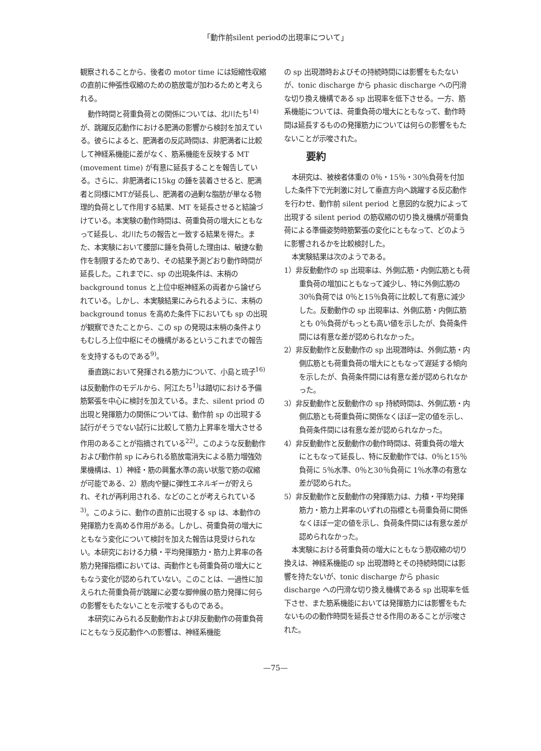「動作前silent periodの出現率について」
観察されることから、後者の motor time には短縮性収縮の直前に伸張性収縮のための筋放電が加わるためと考えられる。
動作時間と荷重負荷との関係については、北川たち<sup>14)</sup>が、跳躍反応動作における肥満の影響から検討を加えている。彼らによると、肥満者の反応時間は、非肥満者に比較して神経系機能に差がなく、筋系機能を反映する MT (movement time) が有意に延長することを報告している。さらに、非肥満者に15kg の錘を装着させると、肥満者と同様にMTが延長し、肥満者の過剰な脂肪が単なる物理的負荷として作用する結果、MT を延長させると結論づけている。本実験の動作時間は、荷重負荷の増大にともなって延長し、北川たちの報告と一致する結果を得た。また、本実験において腰部に錘を負荷した理由は、敏捷な動作を制限するためであり、その結果予測どおり動作時間が延長した。これまでに、sp の出現条件は、末梢の background tonus と上位中枢神経系の両者から論ぜられている。しかし、本実験結果にみられるように、末梢の background tonus を高めた条件下においても sp の出現が観察できたことから、この sp の発現は末梢の条件よりもむしろ上位中枢にその機構があるというこれまでの報告を支持するものである<sup>9)</sup>。
垂直跳において発揮される筋力について、小島と琉子<sup>16)</sup>は反動動作のモデルから、阿江たち<sup>1)</sup>は踏切における予備筋緊張を中心に検討を加えている。また、silent priod の出現と発揮筋力の関係については、動作前 sp の出現する試行がそうでない試行に比較して筋力上昇率を増大させる作用のあることが指摘されている<sup>22)</sup>。このような反動動作および動作前 sp にみられる筋放電消失による筋力増強効果機構は、1）神経・筋の興奮水準の高い状態で筋の収縮が可能である、2）筋肉や腱に弾性エネルギーが貯えられ、それが再利用される、などのことが考えられている<sup>3)</sup>。このように、動作の直前に出現する sp は、本動作の発揮筋力を高める作用がある。しかし、荷重負荷の増大にともなう変化について検討を加えた報告は見受けられない。本研究における力積・平均発揮筋力・筋力上昇率の各筋力発揮指標においては、両動作とも荷重負荷の増大にともなう変化が認められていない。このことは、一過性に加えられた荷重負荷が跳躍に必要な脚伸展の筋力発揮に何らの影響をもたないことを示唆するものである。
本研究にみられる反動動作および非反動動作の荷重負荷にともなう反応動作への影響は、神経系機能
の sp 出現潜時およびその持続時間には影響をもたないが、tonic discharge から phasic discharge への円滑な切り換え機構である sp 出現率を低下させる。一方、筋系機能については、荷重負荷の増大にともなって、動作時間は延長するものの発揮筋力については何らの影響をもたないことが示唆された。
要約
本研究は、被検者体重の 0％・15％・30％負荷を付加した条件下で光刺激に対して垂直方向へ跳躍する反応動作を行わせ、動作前 silent period と意図的な脱力によって出現する silent period の筋収縮の切り換え機構が荷重負荷による準備姿勢時筋緊張の変化にともなって、どのように影響されるかを比較検討した。
本実験結果は次のようである。
1）非反動動作の sp 出現率は、外側広筋・内側広筋とも荷重負荷の増加にともなって減少し、特に外側広筋の30％負荷では 0％と15％負荷に比較して有意に減少した。反動動作の sp 出現率は、外側広筋・内側広筋とも 0％負荷がもっとも高い値を示したが、負荷条件間には有意な差が認められなかった。
2）非反動動作と反動動作の sp 出現潜時は、外側広筋・内側広筋とも荷重負荷の増大にともなって遅延する傾向を示したが、負荷条件間には有意な差が認められなかった。
3）非反動動作と反動動作の sp 持続時間は、外側広筋・内側広筋とも荷重負荷に関係なくほぼ一定の値を示し、負荷条件間には有意な差が認められなかった。
4）非反動動作と反動動作の動作時間は、荷重負荷の増大にともなって延長し、特に反動動作では、0％と15％負荷に 5％水準、0％と30％負荷に 1％水準の有意な差が認められた。
5）非反動動作と反動動作の発揮筋力は、力積・平均発揮筋力・筋力上昇率のいずれの指標とも荷重負荷に関係なくほぼ一定の値を示し、負荷条件間には有意な差が認められなかった。
本実験における荷重負荷の増大にともなう筋収縮の切り換えは、神経系機能の sp 出現潜時とその持続時間には影響を持たないが、tonic discharge から phasic discharge への円滑な切り換え機構である sp 出現率を低下させ、また筋系機能においては発揮筋力には影響をもたないものの動作時間を延長させる作用のあることが示唆された。
—75—